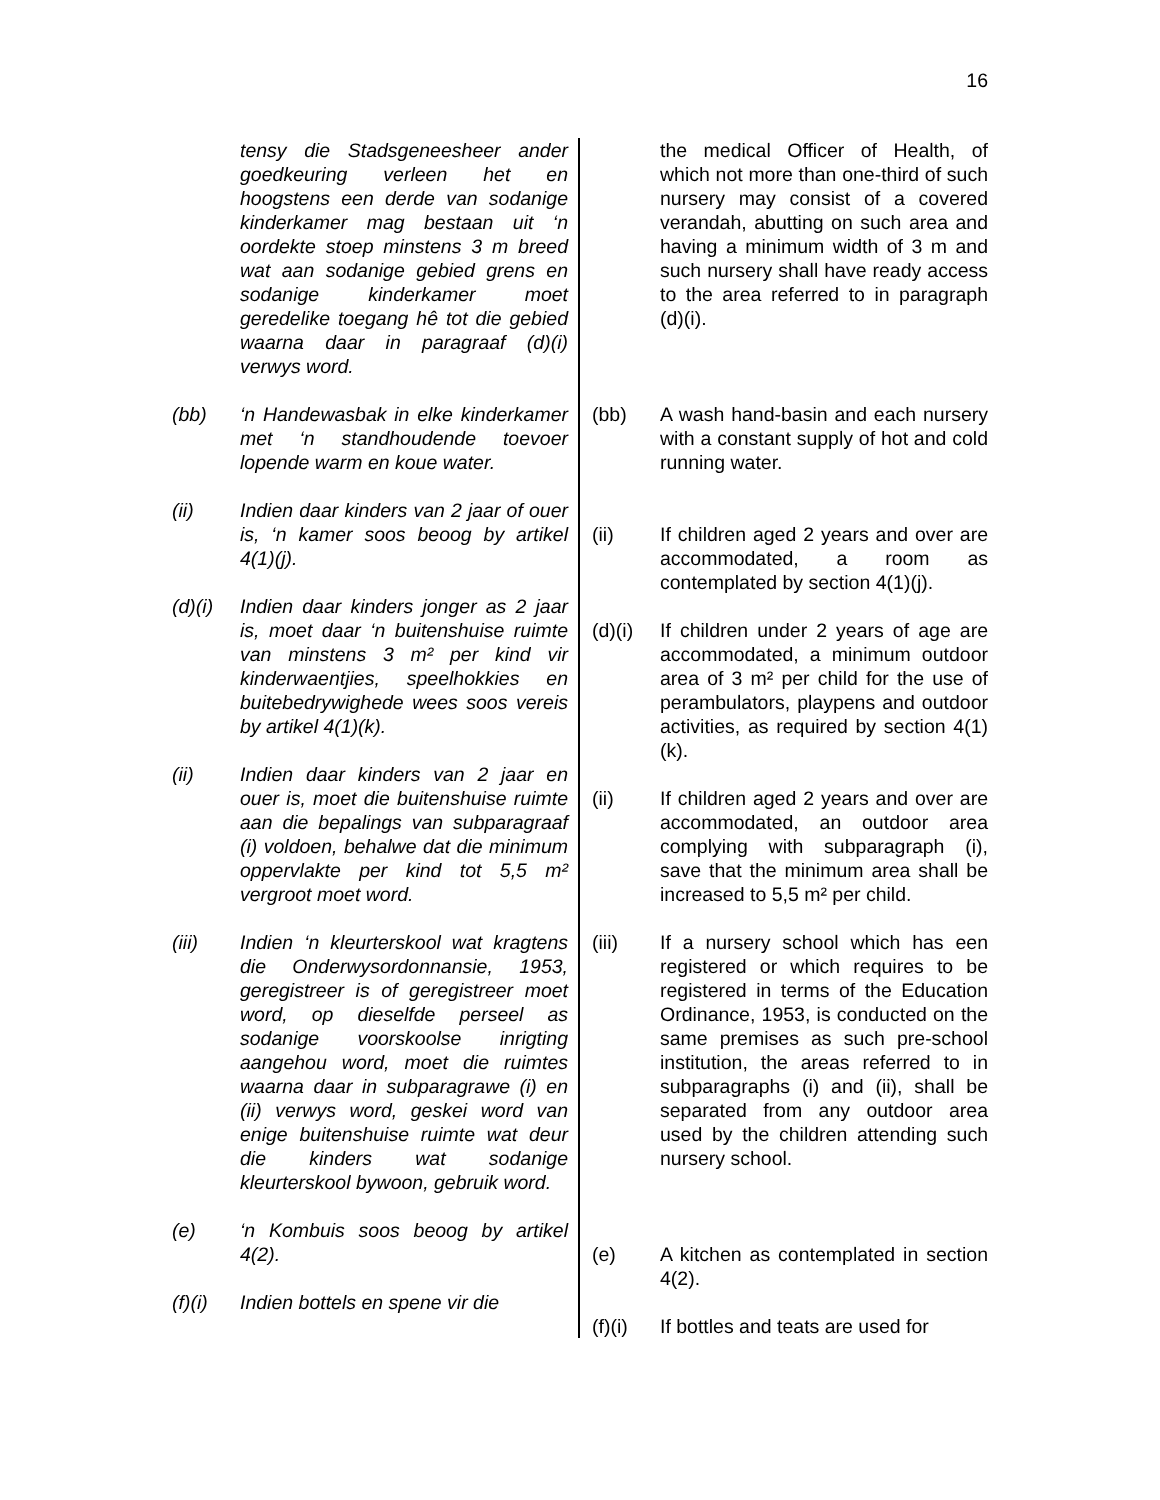16
tensy die Stadsgeneesheer ander goedkeuring verleen het en hoogstens een derde van sodanige kinderkamer mag bestaan uit ‘n oordekte stoep minstens 3 m breed wat aan sodanige gebied grens en sodanige kinderkamer moet geredelike toegang hê tot die gebied waarna daar in paragraaf (d)(i) verwys word.
(bb) ‘n Handewasbak in elke kinderkamer met ‘n standhoudende toevoer lopende warm en koue water.
(ii) Indien daar kinders van 2 jaar of ouer is, ‘n kamer soos beoog by artikel 4(1)(j).
(d)(i)
Indien daar kinders jonger as 2 jaar is, moet daar ‘n buitenshuise ruimte van minstens 3 m² per kind vir kinderwaentjies, speelhokkies en buitebedrywighede wees soos vereis by artikel 4(1)(k).
(ii) Indien daar kinders van 2 jaar en ouer is, moet die buitenshuise ruimte aan die bepalings van subparagraaf (i) voldoen, behalwe dat die minimum oppervlakte per kind tot 5,5 m² vergroot moet word.
(iii) Indien ‘n kleurterskool wat kragtens die Onderwysordonnansie, 1953, geregistreer is of geregistreer moet word, op dieselfde perseel as sodanige voorskoolse inrigting aangehou word, moet die ruimtes waarna daar in subparagrawe (i) en (ii) verwys word, geskei word van enige buitenshuise ruimte wat deur die kinders wat sodanige kleurterskool bywoon, gebruik word.
(e) ‘n Kombuis soos beoog by artikel 4(2).
(f)(i)
Indien bottels en spene vir die
the medical Officer of Health, of which not more than one-third of such nursery may consist of a covered verandah, abutting on such area and having a minimum width of 3 m and such nursery shall have ready access to the area referred to in paragraph (d)(i).
(bb) A wash hand-basin and each nursery with a constant supply of hot and cold running water.
(ii) If children aged 2 years and over are accommodated, a room as contemplated by section 4(1)(j).
(d)(i)
If children under 2 years of age are accommodated, a minimum outdoor area of 3 m² per child for the use of perambulators, playpens and outdoor activities, as required by section 4(1)(k).
(ii) If children aged 2 years and over are accommodated, an outdoor area complying with subparagraph (i), save that the minimum area shall be increased to 5,5 m² per child.
(iii) If a nursery school which has een registered or which requires to be registered in terms of the Education Ordinance, 1953, is conducted on the same premises as such pre-school institution, the areas referred to in subparagraphs (i) and (ii), shall be separated from any outdoor area used by the children attending such nursery school.
(e) A kitchen as contemplated in section 4(2).
(f)(i)
If bottles and teats are used for